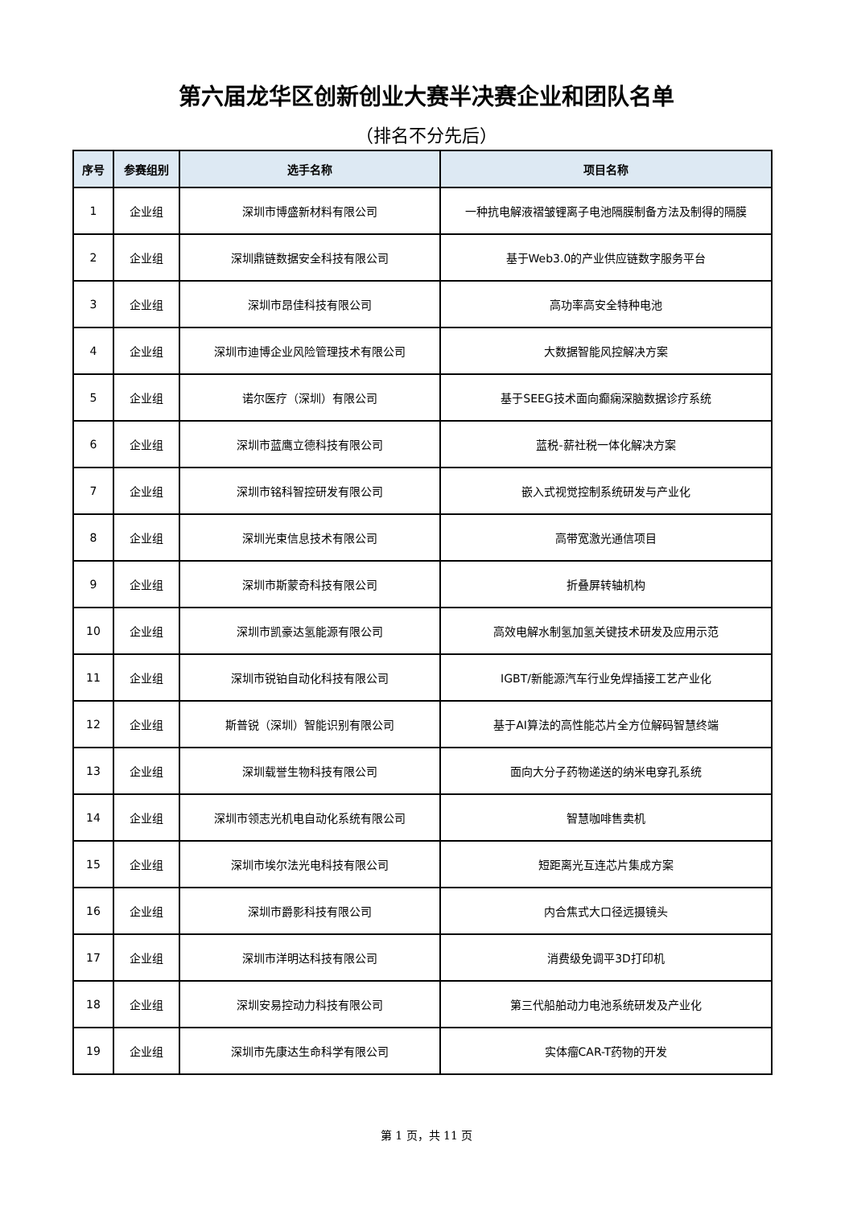第六届龙华区创新创业大赛半决赛企业和团队名单
（排名不分先后）
| 序号 | 参赛组别 | 选手名称 | 项目名称 |
| --- | --- | --- | --- |
| 1 | 企业组 | 深圳市博盛新材料有限公司 | 一种抗电解液褶皱锂离子电池隔膜制备方法及制得的隔膜 |
| 2 | 企业组 | 深圳鼎链数据安全科技有限公司 | 基于Web3.0的产业供应链数字服务平台 |
| 3 | 企业组 | 深圳市昂佳科技有限公司 | 高功率高安全特种电池 |
| 4 | 企业组 | 深圳市迪博企业风险管理技术有限公司 | 大数据智能风控解决方案 |
| 5 | 企业组 | 诺尔医疗（深圳）有限公司 | 基于SEEG技术面向癫痫深脑数据诊疗系统 |
| 6 | 企业组 | 深圳市蓝鹰立德科技有限公司 | 蓝税-薪社税一体化解决方案 |
| 7 | 企业组 | 深圳市铭科智控研发有限公司 | 嵌入式视觉控制系统研发与产业化 |
| 8 | 企业组 | 深圳光束信息技术有限公司 | 高带宽激光通信项目 |
| 9 | 企业组 | 深圳市斯蒙奇科技有限公司 | 折叠屏转轴机构 |
| 10 | 企业组 | 深圳市凯豪达氢能源有限公司 | 高效电解水制氢加氢关键技术研发及应用示范 |
| 11 | 企业组 | 深圳市锐铂自动化科技有限公司 | IGBT/新能源汽车行业免焊插接工艺产业化 |
| 12 | 企业组 | 斯普锐（深圳）智能识别有限公司 | 基于AI算法的高性能芯片全方位解码智慧终端 |
| 13 | 企业组 | 深圳载誉生物科技有限公司 | 面向大分子药物递送的纳米电穿孔系统 |
| 14 | 企业组 | 深圳市领志光机电自动化系统有限公司 | 智慧咖啡售卖机 |
| 15 | 企业组 | 深圳市埃尔法光电科技有限公司 | 短距离光互连芯片集成方案 |
| 16 | 企业组 | 深圳市爵影科技有限公司 | 内合焦式大口径远摄镜头 |
| 17 | 企业组 | 深圳市洋明达科技有限公司 | 消费级免调平3D打印机 |
| 18 | 企业组 | 深圳安易控动力科技有限公司 | 第三代船舶动力电池系统研发及产业化 |
| 19 | 企业组 | 深圳市先康达生命科学有限公司 | 实体瘤CAR-T药物的开发 |
第 1 页，共 11 页